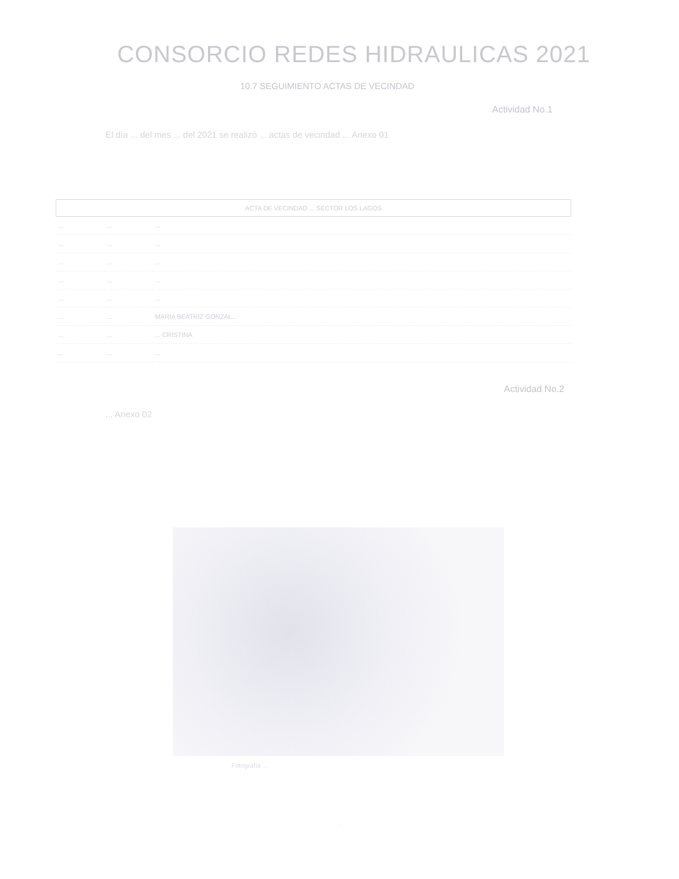CONSORCIO REDES HIDRAULICAS 2021
10.7 SEGUIMIENTO ACTAS DE VECINDAD
Actividad No.1
El día ... del mes ... del 2021 se realizó ... actas de vecindad ... Anexo 01
| ACTA DE VECINDAD ... SECTOR LOS LAGOS | | |
| --- | --- | --- |
| ... | ... | ... |
| ... | ... | ... |
| ... | ... | ... |
| ... | ... | ... |
| ... | ... | ... |
| ... | ... | MARIA BEATRIZ GONZAL... |
| ... | ... | ... CRISTINA |
| ... | ... | ... |
Actividad No.2
... Anexo 02
Fotografía ...
...